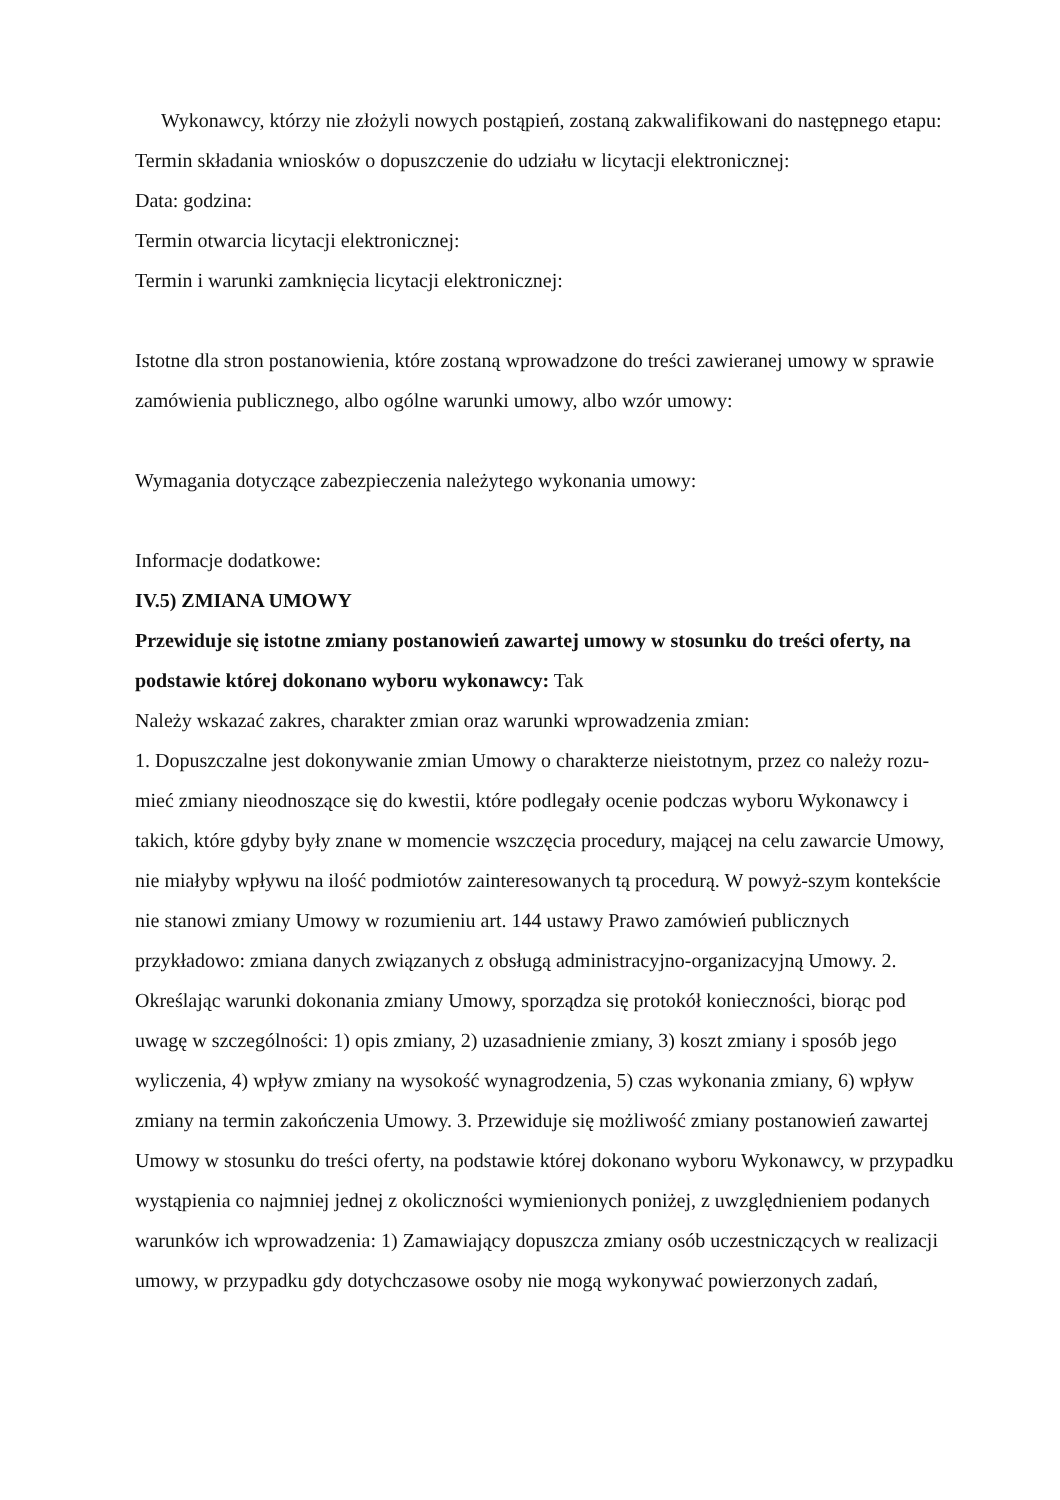Wykonawcy, którzy nie złożyli nowych postąpień, zostaną zakwalifikowani do następnego etapu:
Termin składania wniosków o dopuszczenie do udziału w licytacji elektronicznej:
Data: godzina:
Termin otwarcia licytacji elektronicznej:
Termin i warunki zamknięcia licytacji elektronicznej:
Istotne dla stron postanowienia, które zostaną wprowadzone do treści zawieranej umowy w sprawie zamówienia publicznego, albo ogólne warunki umowy, albo wzór umowy:
Wymagania dotyczące zabezpieczenia należytego wykonania umowy:
Informacje dodatkowe:
IV.5) ZMIANA UMOWY
Przewiduje się istotne zmiany postanowień zawartej umowy w stosunku do treści oferty, na podstawie której dokonano wyboru wykonawcy: Tak
Należy wskazać zakres, charakter zmian oraz warunki wprowadzenia zmian:
1. Dopuszczalne jest dokonywanie zmian Umowy o charakterze nieistotnym, przez co należy rozu-mieć zmiany nieodnoszące się do kwestii, które podlegały ocenie podczas wyboru Wykonawcy i takich, które gdyby były znane w momencie wszczęcia procedury, mającej na celu zawarcie Umowy, nie miałyby wpływu na ilość podmiotów zainteresowanych tą procedurą. W powyż-szym kontekście nie stanowi zmiany Umowy w rozumieniu art. 144 ustawy Prawo zamówień publicznych przykładowo: zmiana danych związanych z obsługą administracyjno-organizacyjną Umowy. 2. Określając warunki dokonania zmiany Umowy, sporządza się protokół konieczności, biorąc pod uwagę w szczególności: 1) opis zmiany, 2) uzasadnienie zmiany, 3) koszt zmiany i sposób jego wyliczenia, 4) wpływ zmiany na wysokość wynagrodzenia, 5) czas wykonania zmiany, 6) wpływ zmiany na termin zakończenia Umowy. 3. Przewiduje się możliwość zmiany postanowień zawartej Umowy w stosunku do treści oferty, na podstawie której dokonano wyboru Wykonawcy, w przypadku wystąpienia co najmniej jednej z okoliczności wymienionych poniżej, z uwzględnieniem podanych warunków ich wprowadzenia: 1) Zamawiający dopuszcza zmiany osób uczestniczących w realizacji umowy, w przypadku gdy dotychczasowe osoby nie mogą wykonywać powierzonych zadań,